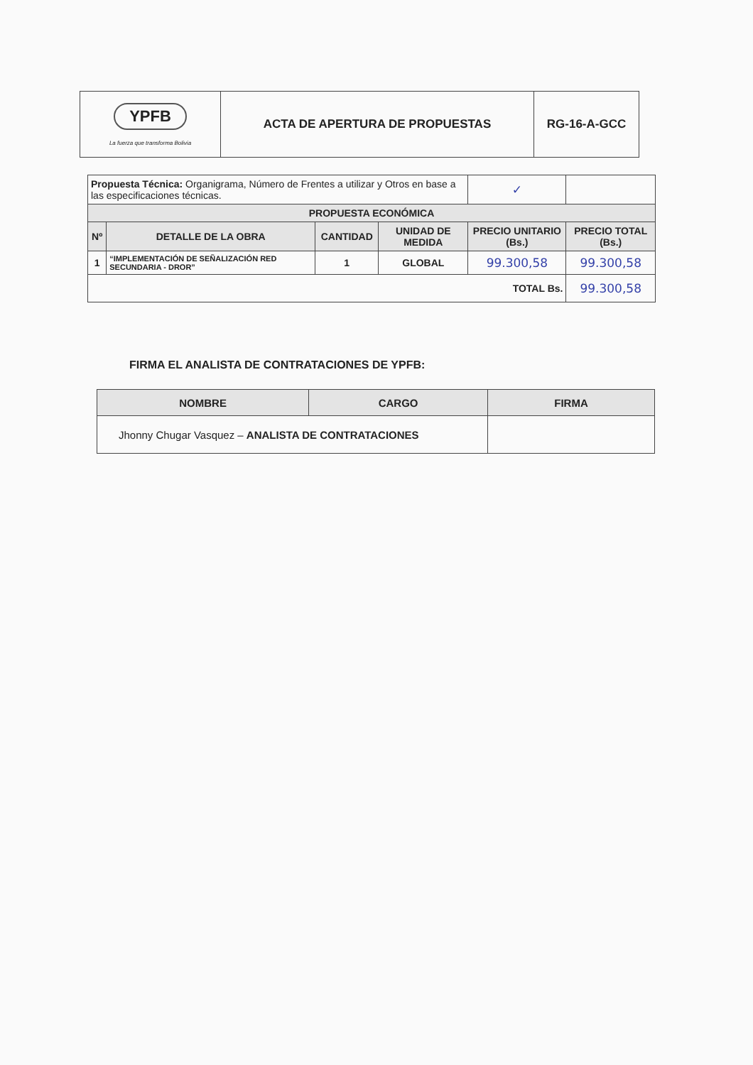| YPFB La fuerza que transforma Bolivia | ACTA DE APERTURA DE PROPUESTAS | RG-16-A-GCC |
| Propuesta Técnica: Organigrama, Número de Frentes a utilizar y Otros en base a las especificaciones técnicas. | | | | ✓ | |
| PROPUESTA ECONÓMICA | | | | | |
| Nº | DETALLE DE LA OBRA | CANTIDAD | UNIDAD DE MEDIDA | PRECIO UNITARIO (Bs.) | PRECIO TOTAL (Bs.) |
| 1 | “IMPLEMENTACIÓN DE SEÑALIZACIÓN RED SECUNDARIA - DROR” | 1 | GLOBAL | 99.300,58 | 99.300,58 |
| TOTAL Bs. | | | | | 99.300,58 |
FIRMA EL ANALISTA DE CONTRATACIONES DE YPFB:
| NOMBRE | CARGO | FIRMA |
| --- | --- | --- |
| Jhonny Chugar Vasquez – ANALISTA DE CONTRATACIONES | | |